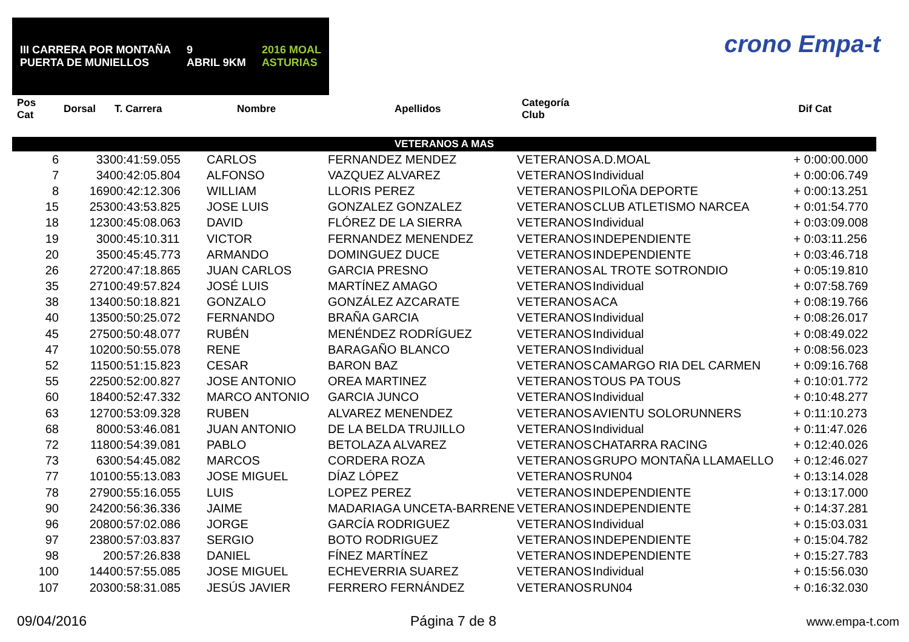III CARRERA POR MONTAÑA
PUERTA DE MUNIELLOS
9
ABRIL 9KM
2016 MOAL
ASTURIAS
crono Empa-t
| Pos Cat | Dorsal | T. Carrera | Nombre | Apellidos | Categoría Club | | Dif Cat |
| --- | --- | --- | --- | --- | --- | --- | --- |
| VETERANOS A MAS | | | | | | | |
| 6 | 33 | 00:41:59.055 | CARLOS | FERNANDEZ MENDEZ | VETERANOS | A.D.MOAL | + 0:00:00.000 |
| 7 | 34 | 00:42:05.804 | ALFONSO | VAZQUEZ ALVAREZ | VETERANOS | Individual | + 0:00:06.749 |
| 8 | 169 | 00:42:12.306 | WILLIAM | LLORIS PEREZ | VETERANOS | PILOÑA DEPORTE | + 0:00:13.251 |
| 15 | 253 | 00:43:53.825 | JOSE LUIS | GONZALEZ GONZALEZ | VETERANOS | CLUB ATLETISMO NARCEA | + 0:01:54.770 |
| 18 | 123 | 00:45:08.063 | DAVID | FLÓREZ DE LA SIERRA | VETERANOS | Individual | + 0:03:09.008 |
| 19 | 30 | 00:45:10.311 | VICTOR | FERNANDEZ MENENDEZ | VETERANOS | INDEPENDIENTE | + 0:03:11.256 |
| 20 | 35 | 00:45:45.773 | ARMANDO | DOMINGUEZ DUCE | VETERANOS | INDEPENDIENTE | + 0:03:46.718 |
| 26 | 272 | 00:47:18.865 | JUAN CARLOS | GARCIA PRESNO | VETERANOS | AL TROTE SOTRONDIO | + 0:05:19.810 |
| 35 | 271 | 00:49:57.824 | JOSÉ LUIS | MARTÍNEZ AMAGO | VETERANOS | Individual | + 0:07:58.769 |
| 38 | 134 | 00:50:18.821 | GONZALO | GONZÁLEZ AZCARATE | VETERANOS | ACA | + 0:08:19.766 |
| 40 | 135 | 00:50:25.072 | FERNANDO | BRAÑA GARCIA | VETERANOS | Individual | + 0:08:26.017 |
| 45 | 275 | 00:50:48.077 | RUBÉN | MENÉNDEZ RODRÍGUEZ | VETERANOS | Individual | + 0:08:49.022 |
| 47 | 102 | 00:50:55.078 | RENE | BARAGAÑO BLANCO | VETERANOS | Individual | + 0:08:56.023 |
| 52 | 115 | 00:51:15.823 | CESAR | BARON BAZ | VETERANOS | CAMARGO RIA DEL CARMEN | + 0:09:16.768 |
| 55 | 225 | 00:52:00.827 | JOSE ANTONIO | OREA MARTINEZ | VETERANOS | TOUS PA TOUS | + 0:10:01.772 |
| 60 | 184 | 00:52:47.332 | MARCO ANTONIO | GARCIA JUNCO | VETERANOS | Individual | + 0:10:48.277 |
| 63 | 127 | 00:53:09.328 | RUBEN | ALVAREZ MENENDEZ | VETERANOS | AVIENTU SOLORUNNERS | + 0:11:10.273 |
| 68 | 80 | 00:53:46.081 | JUAN ANTONIO | DE LA BELDA TRUJILLO | VETERANOS | Individual | + 0:11:47.026 |
| 72 | 118 | 00:54:39.081 | PABLO | BETOLAZA ALVAREZ | VETERANOS | CHATARRA RACING | + 0:12:40.026 |
| 73 | 63 | 00:54:45.082 | MARCOS | CORDERA ROZA | VETERANOS | GRUPO MONTAÑA LLAMAELLO | + 0:12:46.027 |
| 77 | 101 | 00:55:13.083 | JOSE MIGUEL | DÍAZ LÓPEZ | VETERANOS | RUN04 | + 0:13:14.028 |
| 78 | 279 | 00:55:16.055 | LUIS | LOPEZ PEREZ | VETERANOS | INDEPENDIENTE | + 0:13:17.000 |
| 90 | 242 | 00:56:36.336 | JAIME | MADARIAGA UNCETA-BARRENE | VETERANOS | INDEPENDIENTE | + 0:14:37.281 |
| 96 | 208 | 00:57:02.086 | JORGE | GARCÍA RODRIGUEZ | VETERANOS | Individual | + 0:15:03.031 |
| 97 | 238 | 00:57:03.837 | SERGIO | BOTO RODRIGUEZ | VETERANOS | INDEPENDIENTE | + 0:15:04.782 |
| 98 | 2 | 00:57:26.838 | DANIEL | FÍNEZ MARTÍNEZ | VETERANOS | INDEPENDIENTE | + 0:15:27.783 |
| 100 | 144 | 00:57:55.085 | JOSE MIGUEL | ECHEVERRIA SUAREZ | VETERANOS | Individual | + 0:15:56.030 |
| 107 | 203 | 00:58:31.085 | JESÚS JAVIER | FERRERO FERNÁNDEZ | VETERANOS | RUN04 | + 0:16:32.030 |
09/04/2016 Página 7 de 8 www.empa-t.com